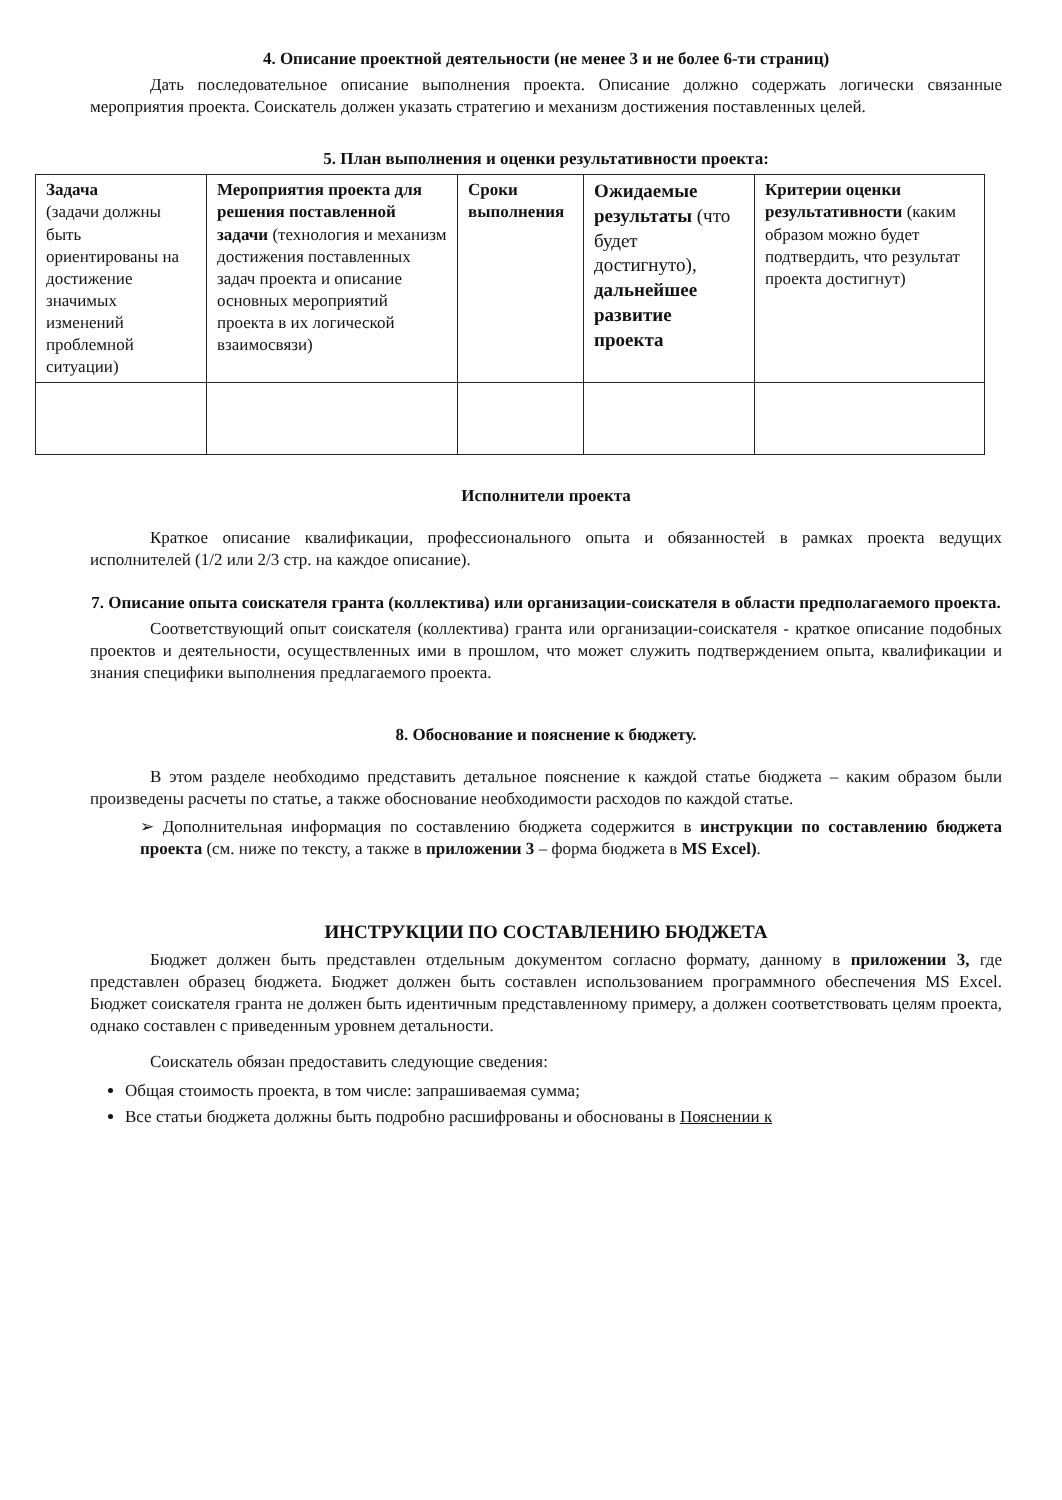4. Описание проектной деятельности (не менее 3 и не более 6-ти страниц)
Дать последовательное описание выполнения проекта. Описание должно содержать логически связанные мероприятия проекта. Соискатель должен указать стратегию и механизм достижения поставленных целей.
5. План выполнения и оценки результативности проекта:
| Задача (задачи должны быть ориентированы на достижение значимых изменений проблемной ситуации) | Мероприятия проекта для решения поставленной задачи (технология и механизм достижения поставленных задач проекта и описание основных мероприятий проекта в их логической взаимосвязи) | Сроки выполнения | Ожидаемые результаты (что будет достигнуто), дальнейшее развитие проекта | Критерии оценки результативности (каким образом можно будет подтвердить, что результат проекта достигнут) |
Исполнители проекта
Краткое описание квалификации, профессионального опыта и обязанностей в рамках проекта ведущих исполнителей (1/2 или 2/3 стр. на каждое описание).
7. Описание опыта соискателя гранта (коллектива) или организации-соискателя в области предполагаемого проекта.
Соответствующий опыт соискателя (коллектива) гранта или организации-соискателя - краткое описание подобных проектов и деятельности, осуществленных ими в прошлом, что может служить подтверждением опыта, квалификации и знания специфики выполнения предлагаемого проекта.
8. Обоснование и пояснение к бюджету.
В этом разделе необходимо представить детальное пояснение к каждой статье бюджета – каким образом были произведены расчеты по статье, а также обоснование необходимости расходов по каждой статье.
➢ Дополнительная информация по составлению бюджета содержится в инструкции по составлению бюджета проекта (см. ниже по тексту, а также в приложении 3 – форма бюджета в MS Excel).
ИНСТРУКЦИИ ПО СОСТАВЛЕНИЮ БЮДЖЕТА
Бюджет должен быть представлен отдельным документом согласно формату, данному в приложении 3, где представлен образец бюджета. Бюджет должен быть составлен использованием программного обеспечения MS Excel. Бюджет соискателя гранта не должен быть идентичным представленному примеру, а должен соответствовать целям проекта, однако составлен с приведенным уровнем детальности.
Соискатель обязан предоставить следующие сведения:
Общая стоимость проекта, в том числе: запрашиваемая сумма;
Все статьи бюджета должны быть подробно расшифрованы и обоснованы в Пояснении к